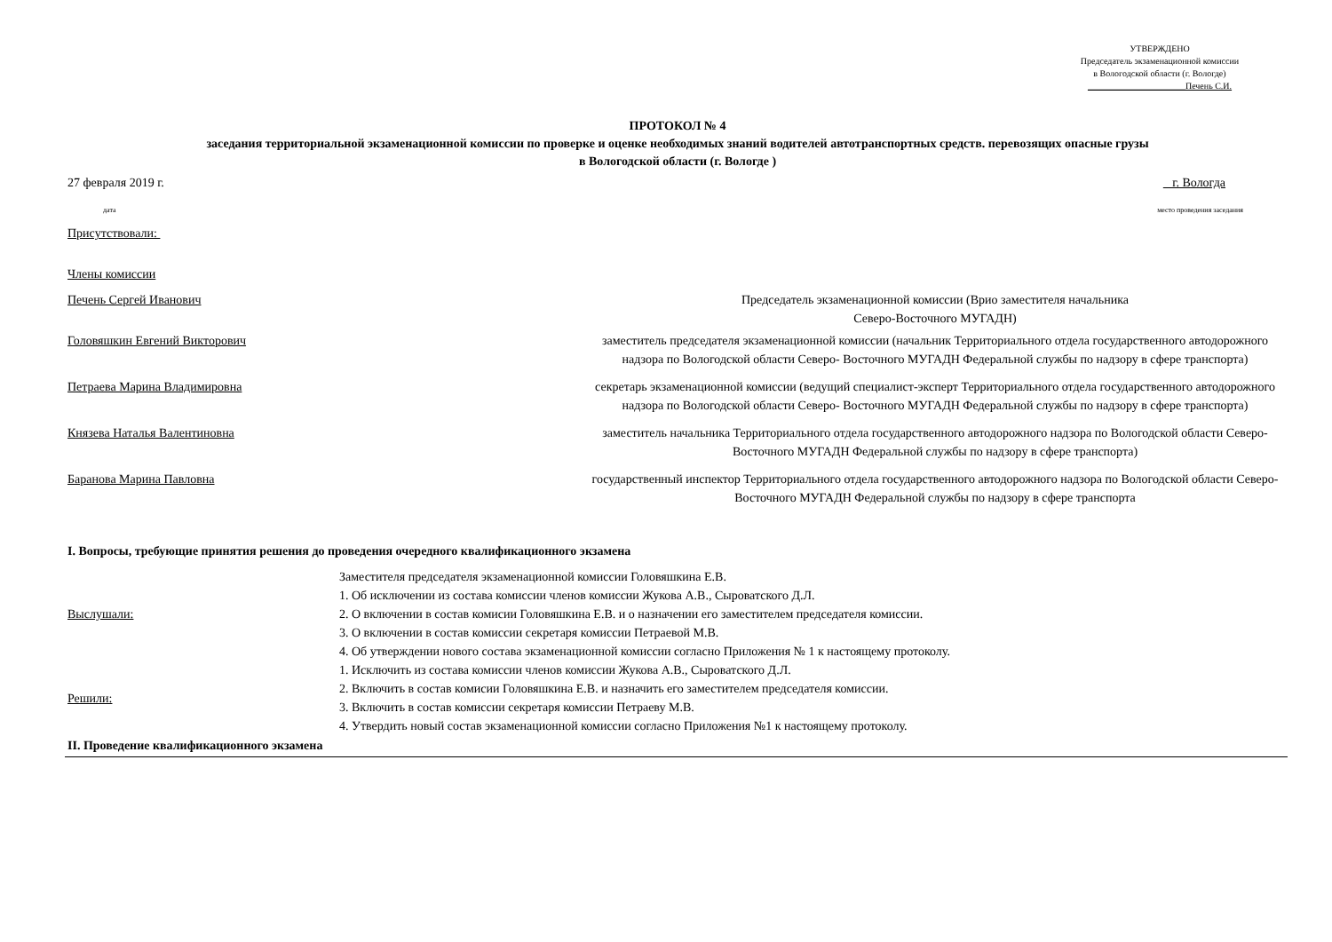УТВЕРЖДЕНО
Председатель экзаменационной комиссии
в Вологодской области (г. Вологде)
______________________Печень С.И.
ПРОТОКОЛ № 4
заседания территориальной экзаменационной комиссии по проверке и оценке необходимых знаний водителей автотранспортных средств. перевозящих опасные грузы
в Вологодской области (г. Вологде )
27 февраля 2019 г. г. Вологда
дата место проведения заседания
Присутствовали:
Члены комиссии
| Печень Сергей Иванович | Председатель экзаменационной комиссии (Врио заместителя начальника Северо-Восточного МУГАДН) |
| Головяшкин Евгений Викторович | заместитель председателя экзаменационной комиссии (начальник Территориального отдела государственного автодорожного надзора по Вологодской области Северо- Восточного МУГАДН Федеральной службы по надзору в сфере транспорта) |
| Петраева Марина Владимировна | секретарь экзаменационной комиссии (ведущий специалист-эксперт Территориального отдела государственного автодорожного надзора по Вологодской области Северо- Восточного МУГАДН Федеральной службы по надзору в сфере транспорта) |
| Князева Наталья Валентиновна | заместитель начальника Территориального отдела государственного автодорожного надзора по Вологодской области Северо- Восточного МУГАДН Федеральной службы по надзору в сфере транспорта) |
| Баранова Марина Павловна | государственный инспектор Территориального отдела государственного автодорожного надзора по Вологодской области Северо- Восточного МУГАДН Федеральной службы по надзору в сфере транспорта |
I. Вопросы, требующие принятия решения до проведения очередного квалификационного экзамена
| Выслушали: | Заместителя председателя экзаменационной комиссии Головяшкина Е.В. 1. Об исключении из состава комиссии членов комиссии Жукова А.В., Сыроватского Д.Л. 2. О включении в состав комисии Головяшкина Е.В. и о назначении его заместителем председателя комиссии. 3. О включении в состав комиссии секретаря комиссии Петраевой М.В. 4. Об утверждении нового состава экзаменационной комиссии согласно Приложения № 1 к настоящему протоколу. |
| Решили: | 1. Исключить из состава комиссии членов комиссии Жукова А.В., Сыроватского Д.Л. 2. Включить в состав комисии Головяшкина Е.В. и назначить его заместителем председателя комиссии. 3. Включить в состав комиссии секретаря комиссии Петраеву М.В. 4. Утвердить новый состав экзаменационной комиссии согласно Приложения №1 к настоящему протоколу. |
II. Проведение квалификационного экзамена